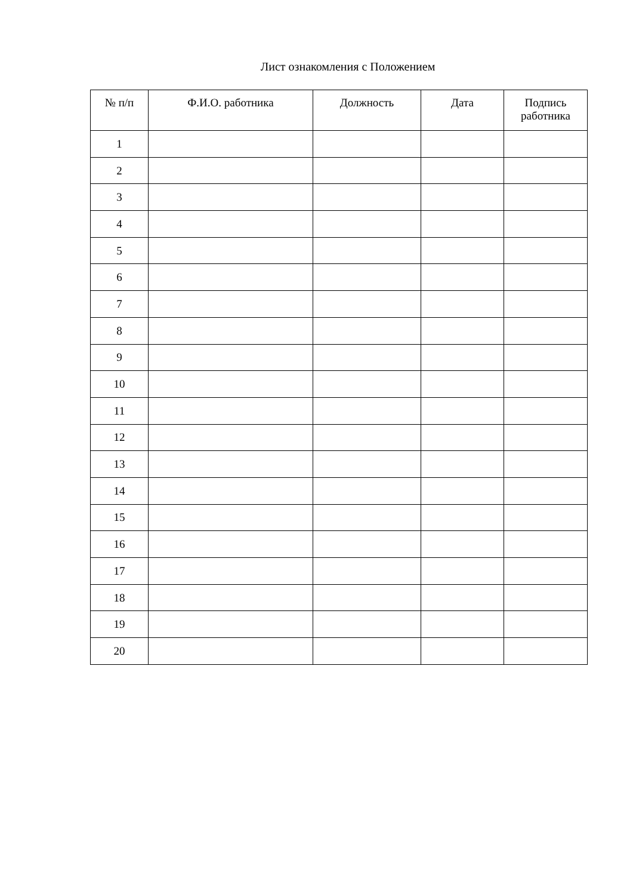Лист ознакомления с Положением
| № п/п | Ф.И.О. работника | Должность | Дата | Подпись работника |
| --- | --- | --- | --- | --- |
| 1 | | | | |
| 2 | | | | |
| 3 | | | | |
| 4 | | | | |
| 5 | | | | |
| 6 | | | | |
| 7 | | | | |
| 8 | | | | |
| 9 | | | | |
| 10 | | | | |
| 11 | | | | |
| 12 | | | | |
| 13 | | | | |
| 14 | | | | |
| 15 | | | | |
| 16 | | | | |
| 17 | | | | |
| 18 | | | | |
| 19 | | | | |
| 20 | | | | |